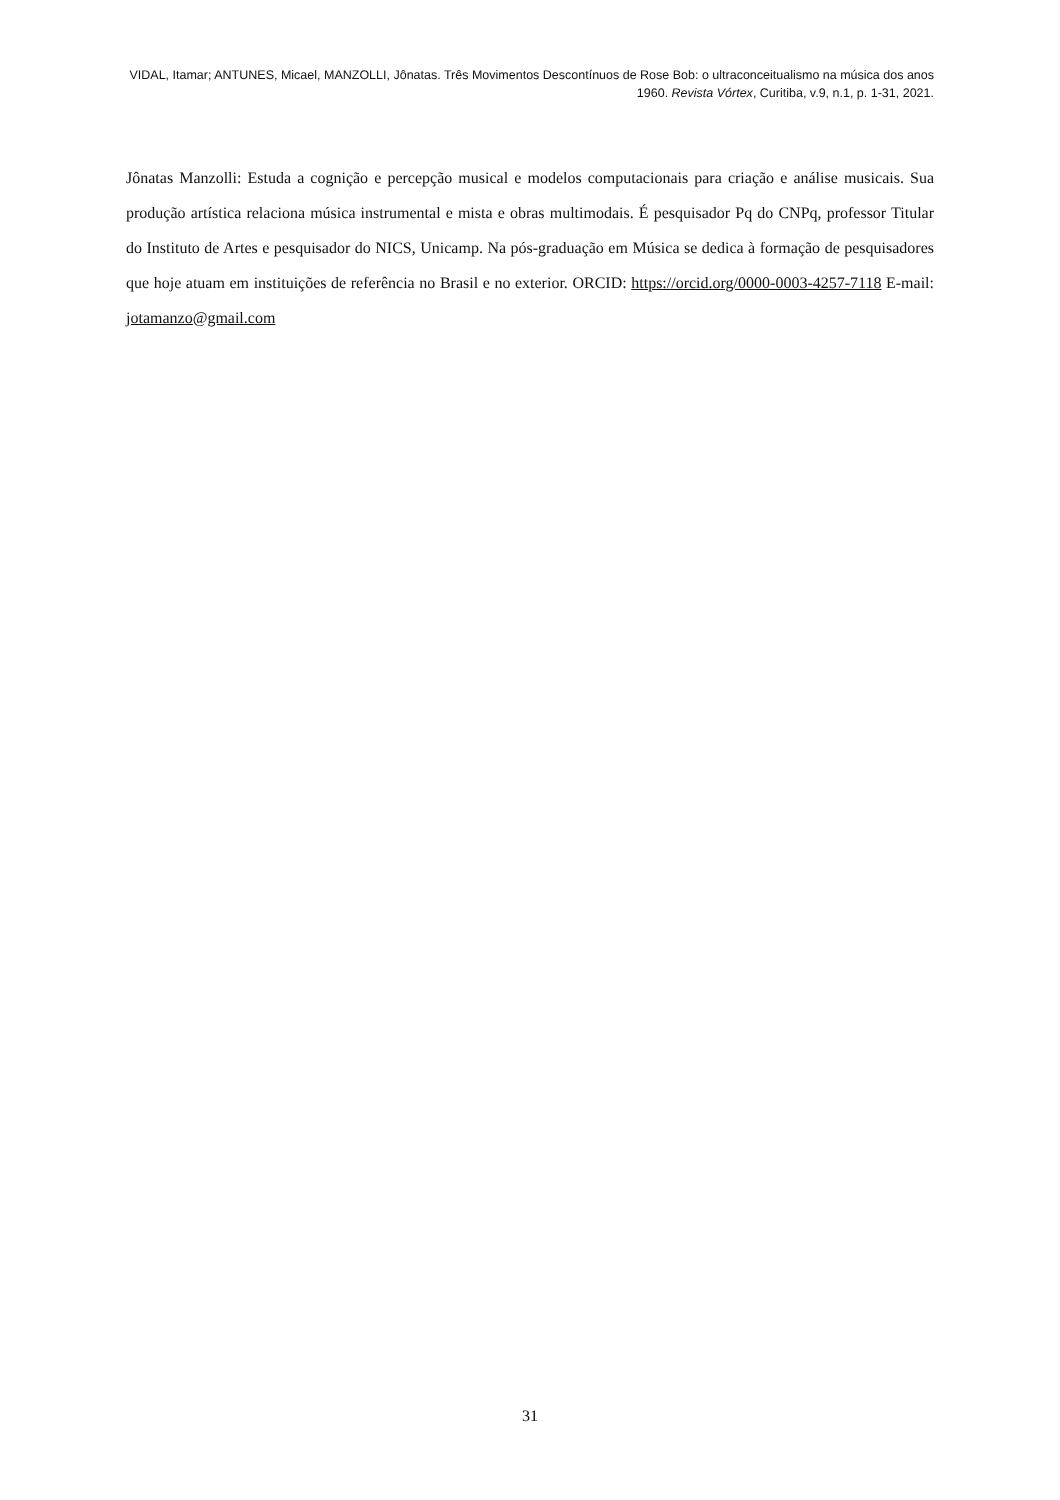VIDAL, Itamar; ANTUNES, Micael, MANZOLLI, Jônatas. Três Movimentos Descontínuos de Rose Bob: o ultraconceitualismo na música dos anos 1960. Revista Vórtex, Curitiba, v.9, n.1, p. 1-31, 2021.
Jônatas Manzolli: Estuda a cognição e percepção musical e modelos computacionais para criação e análise musicais. Sua produção artística relaciona música instrumental e mista e obras multimodais. É pesquisador Pq do CNPq, professor Titular do Instituto de Artes e pesquisador do NICS, Unicamp. Na pós-graduação em Música se dedica à formação de pesquisadores que hoje atuam em instituições de referência no Brasil e no exterior. ORCID: https://orcid.org/0000-0003-4257-7118 E-mail: jotamanzo@gmail.com
31